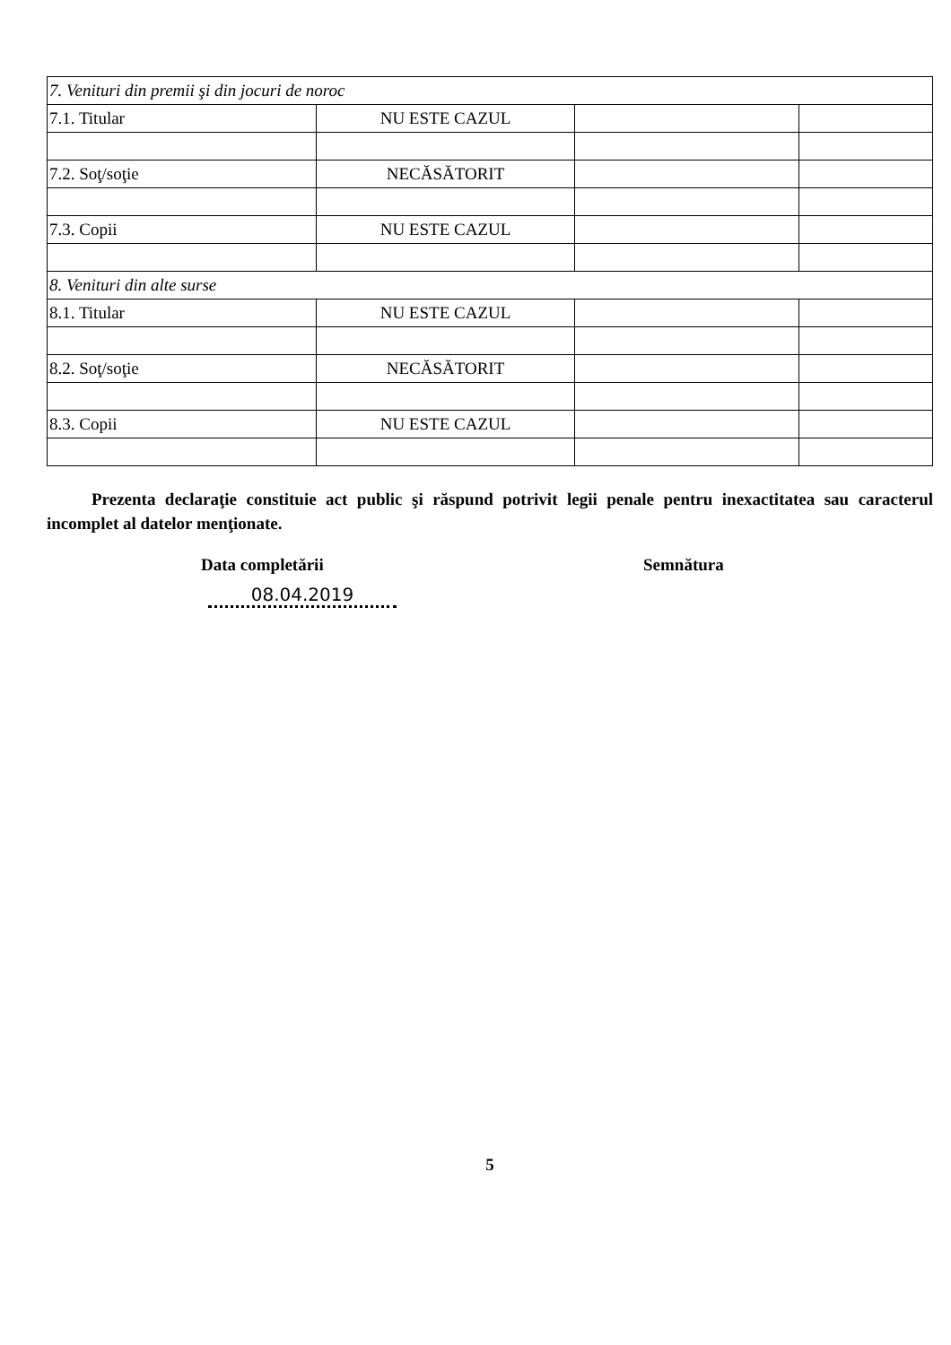| 7. Venituri din premii şi din jocuri de noroc | | | |
| 7.1. Titular | NU ESTE CAZUL | | |
| 7.2. Soţ/soţie | NECĂSĂTORIT | | |
| 7.3. Copii | NU ESTE CAZUL | | |
| 8. Venituri din alte surse | | | |
| 8.1. Titular | NU ESTE CAZUL | | |
| 8.2. Soţ/soţie | NECĂSĂTORIT | | |
| 8.3. Copii | NU ESTE CAZUL | | |
Prezenta declaraţie constituie act public şi răspund potrivit legii penale pentru inexactitatea sau caracterul incomplet al datelor menţionate.
Data completării Semnătura
08.04.2019
5